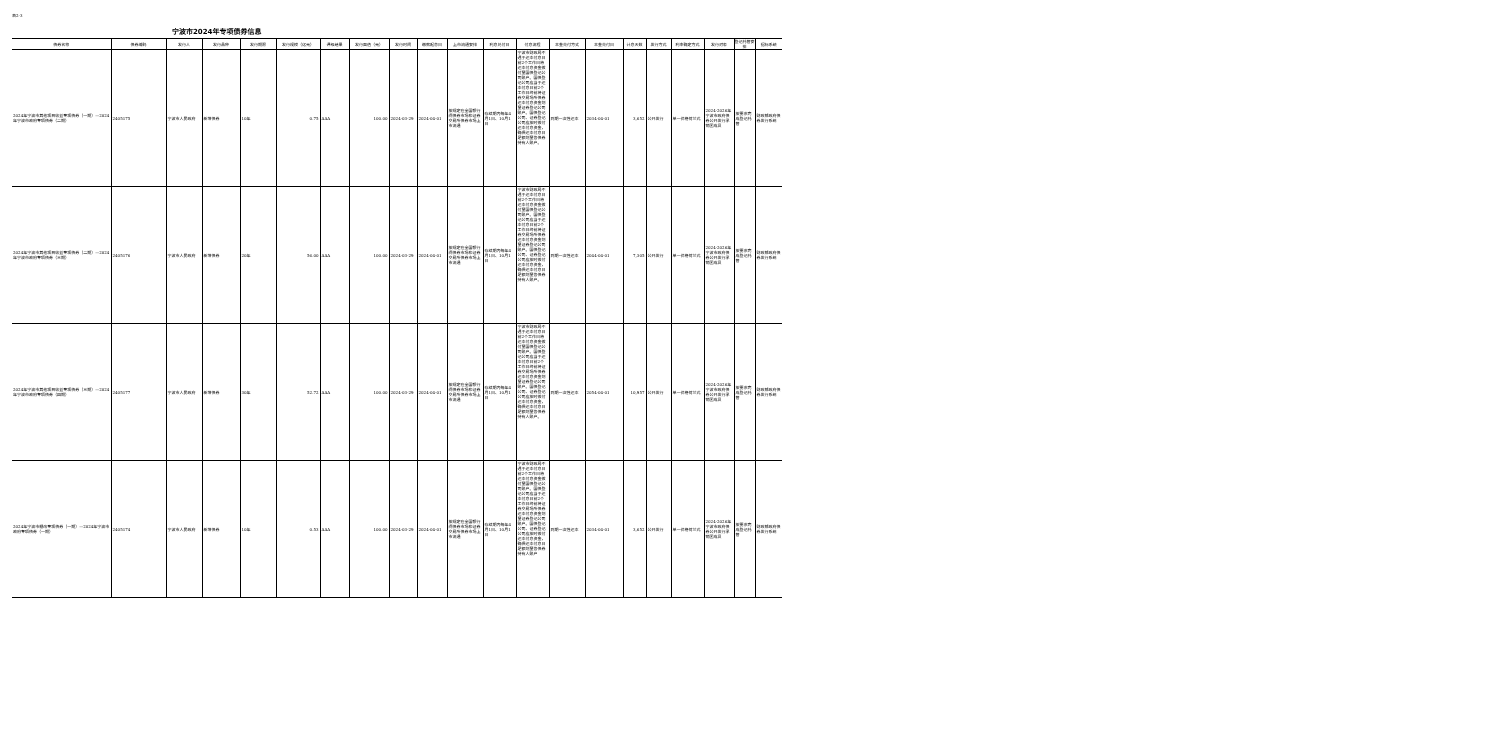表2-3
宁波市2024年专项债券信息
| 债券名称 | 债券编码 | 发行人 | 发行品种 | 发行期限 | 发行规模（亿元） | 评级结果 | 发行面值（元） | 发行时间 | 缴款起息日 | 上市流通安排 | 利息兑付日 | 付息流程 | 本金兑付方式 | 本金兑付日 | 计息天数 | 发行方式 | 利率确定方式 | 发行对象 | 登记托管安排 | 招标系统 |
| --- | --- | --- | --- | --- | --- | --- | --- | --- | --- | --- | --- | --- | --- | --- | --- | --- | --- | --- | --- | --- |
| 2024年宁波市其他项目收益专项债券（一期）—2024年宁波市政府专项债券（二期） | 2405175 | 宁波市人民政府 | 新增债券 | 10年 | 0.75 | AAA | 100.00 | 2024-03-29 | 2024-04-01 | 按规定在全国银行间债券市场和证券交易所债券市场上市流通 | 存续期内每年4月1日、10月1日 | 宁波市财政局不迟于还本付息日前2个工作日将还本付息资金拨付至国债登记公司账户。国债登记公司应当于还本付息日前2个工作日终前将证券交易场所债券还本付息资金划至证券登记公司账户。国债登记公司、证券登记公司应按时拨付还本付息资金，确保还本付息日足额划至各债券持有人账户。 | 到期一次性还本 | 2034-04-01 | 3,652 | 公开发行 | 单一价格荷兰式 | 2024-2026年宁波市政府债券公开发行承销团成员 | 按要求完成登记托管 | 财政部政府债券发行系统 |
| 2024年宁波市其他项目收益专项债券（二期）—2024年宁波市政府专项债券（三期） | 2405176 | 宁波市人民政府 | 新增债券 | 20年 | 56.00 | AAA | 100.00 | 2024-03-29 | 2024-04-01 | 按规定在全国银行间债券市场和证券交易所债券市场上市流通 | 存续期内每年4月1日、10月1日 | 宁波市财政局不迟于还本付息日前2个工作日将还本付息资金拨付至国债登记公司账户。国债登记公司应当于还本付息日前2个工作日终前将证券交易场所债券还本付息资金划至证券登记公司账户。国债登记公司、证券登记公司应按时拨付还本付息资金，确保还本付息日足额划至各债券持有人账户。 | 到期一次性还本 | 2044-04-01 | 7,305 | 公开发行 | 单一价格荷兰式 | 2024-2026年宁波市政府债券公开发行承销团成员 | 按要求完成登记托管 | 财政部政府债券发行系统 |
| 2024年宁波市其他项目收益专项债券（三期）—2024年宁波市政府专项债券（四期） | 2405177 | 宁波市人民政府 | 新增债券 | 30年 | 52.72 | AAA | 100.00 | 2024-03-29 | 2024-04-01 | 按规定在全国银行间债券市场和证券交易所债券市场上市流通 | 存续期内每年4月1日、10月1日 | 宁波市财政局不迟于还本付息日前2个工作日将还本付息资金拨付至国债登记公司账户。国债登记公司应当于还本付息日前2个工作日终前将证券交易场所债券还本付息资金划至证券登记公司账户。国债登记公司、证券登记公司应按时拨付还本付息资金，确保还本付息日足额划至各债券持有人账户。 | 到期一次性还本 | 2054-04-01 | 10,957 | 公开发行 | 单一价格荷兰式 | 2024-2026年宁波市政府债券公开发行承销团成员 | 按要求完成登记托管 | 财政部政府债券发行系统 |
| 2024年宁波市棚改专项债券（一期）—2024年宁波市政府专项债券（一期） | 2405174 | 宁波市人民政府 | 新增债券 | 10年 | 0.53 | AAA | 100.00 | 2024-03-29 | 2024-04-01 | 按规定在全国银行间债券市场和证券交易所债券市场上市流通 | 存续期内每年4月1日、10月1日 | 宁波市财政局不迟于还本付息日前2个工作日将还本付息资金拨付至国债登记公司账户。国债登记公司应当于还本付息日前2个工作日终前将证券交易场所债券还本付息资金划至证券登记公司账户。国债登记公司、证券登记公司应按时拨付还本付息资金，确保还本付息日足额划至各债券持有人账户 | 到期一次性还本 | 2034-04-01 | 3,652 | 公开发行 | 单一价格荷兰式 | 2024-2026年宁波市政府债券公开发行承销团成员 | 按要求完成登记托管 | 财政部政府债券发行系统 |